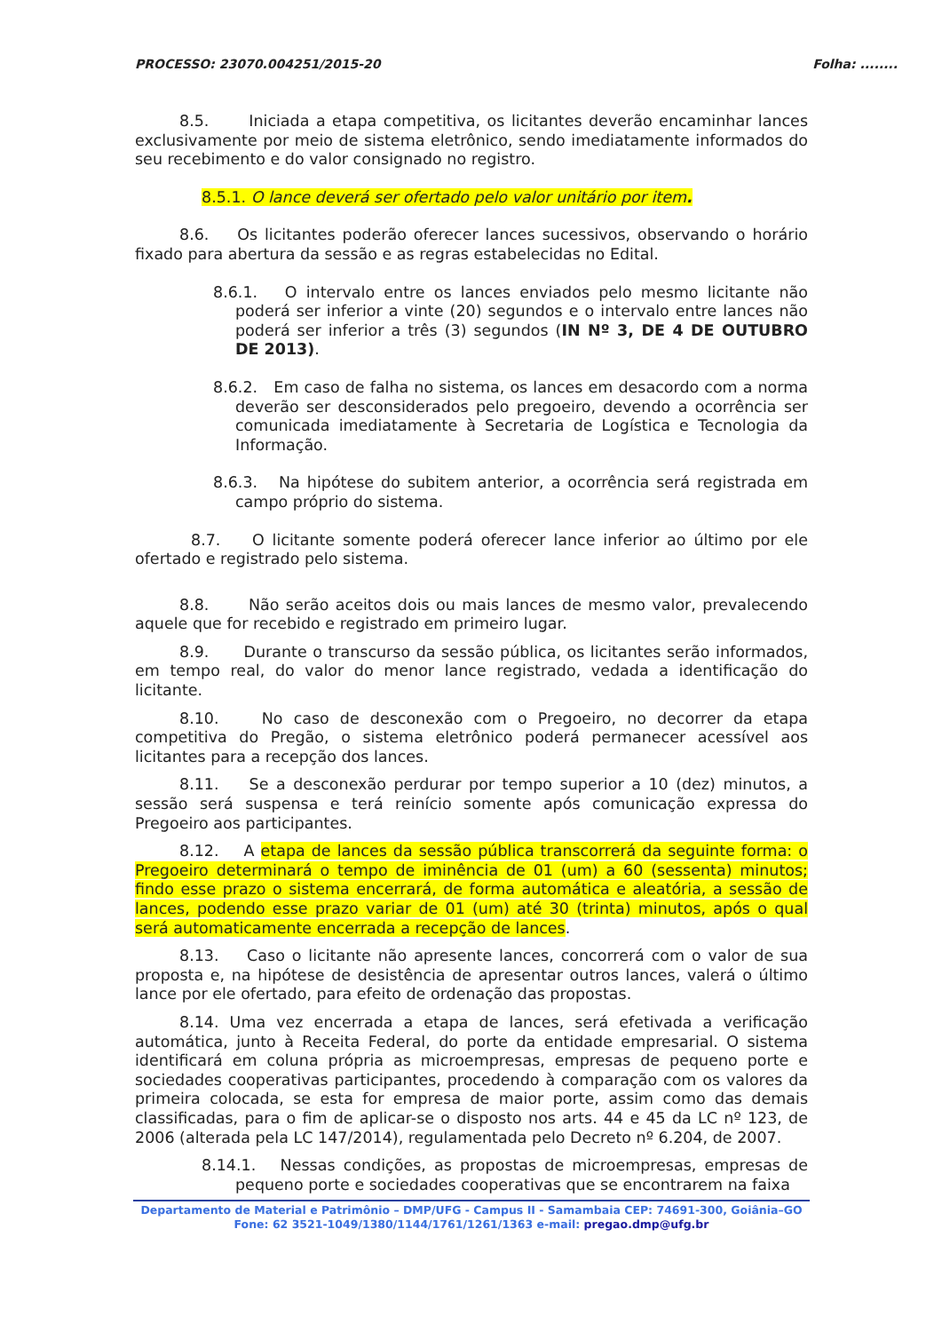PROCESSO: 23070.004251/2015-20 Folha: ........
8.5. Iniciada a etapa competitiva, os licitantes deverão encaminhar lances exclusivamente por meio de sistema eletrônico, sendo imediatamente informados do seu recebimento e do valor consignado no registro.
8.5.1. O lance deverá ser ofertado pelo valor unitário por item.
8.6. Os licitantes poderão oferecer lances sucessivos, observando o horário fixado para abertura da sessão e as regras estabelecidas no Edital.
8.6.1. O intervalo entre os lances enviados pelo mesmo licitante não poderá ser inferior a vinte (20) segundos e o intervalo entre lances não poderá ser inferior a três (3) segundos (IN Nº 3, DE 4 DE OUTUBRO DE 2013).
8.6.2. Em caso de falha no sistema, os lances em desacordo com a norma deverão ser desconsiderados pelo pregoeiro, devendo a ocorrência ser comunicada imediatamente à Secretaria de Logística e Tecnologia da Informação.
8.6.3. Na hipótese do subitem anterior, a ocorrência será registrada em campo próprio do sistema.
8.7. O licitante somente poderá oferecer lance inferior ao último por ele ofertado e registrado pelo sistema.
8.8. Não serão aceitos dois ou mais lances de mesmo valor, prevalecendo aquele que for recebido e registrado em primeiro lugar.
8.9. Durante o transcurso da sessão pública, os licitantes serão informados, em tempo real, do valor do menor lance registrado, vedada a identificação do licitante.
8.10. No caso de desconexão com o Pregoeiro, no decorrer da etapa competitiva do Pregão, o sistema eletrônico poderá permanecer acessível aos licitantes para a recepção dos lances.
8.11. Se a desconexão perdurar por tempo superior a 10 (dez) minutos, a sessão será suspensa e terá reinício somente após comunicação expressa do Pregoeiro aos participantes.
8.12. A etapa de lances da sessão pública transcorrerá da seguinte forma: o Pregoeiro determinará o tempo de iminência de 01 (um) a 60 (sessenta) minutos; findo esse prazo o sistema encerrará, de forma automática e aleatória, a sessão de lances, podendo esse prazo variar de 01 (um) até 30 (trinta) minutos, após o qual será automaticamente encerrada a recepção de lances.
8.13. Caso o licitante não apresente lances, concorrerá com o valor de sua proposta e, na hipótese de desistência de apresentar outros lances, valerá o último lance por ele ofertado, para efeito de ordenação das propostas.
8.14. Uma vez encerrada a etapa de lances, será efetivada a verificação automática, junto à Receita Federal, do porte da entidade empresarial. O sistema identificará em coluna própria as microempresas, empresas de pequeno porte e sociedades cooperativas participantes, procedendo à comparação com os valores da primeira colocada, se esta for empresa de maior porte, assim como das demais classificadas, para o fim de aplicar-se o disposto nos arts. 44 e 45 da LC nº 123, de 2006 (alterada pela LC 147/2014), regulamentada pelo Decreto nº 6.204, de 2007.
8.14.1. Nessas condições, as propostas de microempresas, empresas de pequeno porte e sociedades cooperativas que se encontrarem na faixa
Departamento de Material e Patrimônio – DMP/UFG - Campus II - Samambaia CEP: 74691-300, Goiânia–GO
Fone: 62 3521-1049/1380/1144/1761/1261/1363 e-mail: pregao.dmp@ufg.br